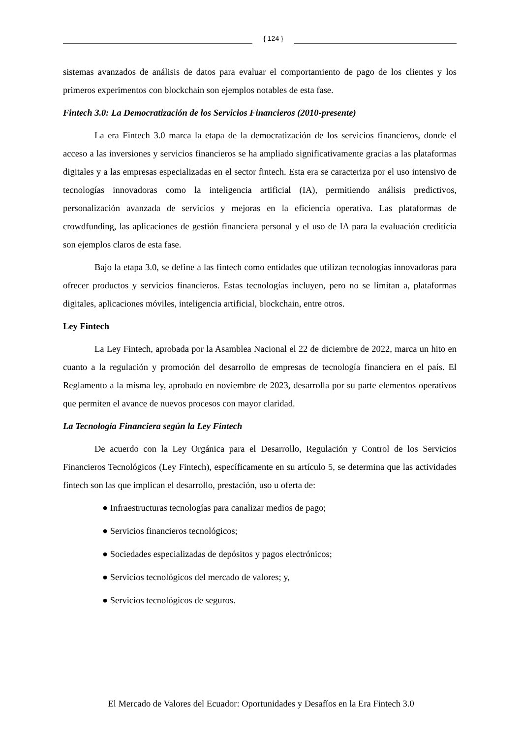{ 124 }
sistemas avanzados de análisis de datos para evaluar el comportamiento de pago de los clientes y los primeros experimentos con blockchain son ejemplos notables de esta fase.
Fintech 3.0: La Democratización de los Servicios Financieros (2010-presente)
La era Fintech 3.0 marca la etapa de la democratización de los servicios financieros, donde el acceso a las inversiones y servicios financieros se ha ampliado significativamente gracias a las plataformas digitales y a las empresas especializadas en el sector fintech. Esta era se caracteriza por el uso intensivo de tecnologías innovadoras como la inteligencia artificial (IA), permitiendo análisis predictivos, personalización avanzada de servicios y mejoras en la eficiencia operativa. Las plataformas de crowdfunding, las aplicaciones de gestión financiera personal y el uso de IA para la evaluación crediticia son ejemplos claros de esta fase.
Bajo la etapa 3.0, se define a las fintech como entidades que utilizan tecnologías innovadoras para ofrecer productos y servicios financieros. Estas tecnologías incluyen, pero no se limitan a, plataformas digitales, aplicaciones móviles, inteligencia artificial, blockchain, entre otros.
Ley Fintech
La Ley Fintech, aprobada por la Asamblea Nacional el 22 de diciembre de 2022, marca un hito en cuanto a la regulación y promoción del desarrollo de empresas de tecnología financiera en el país. El Reglamento a la misma ley, aprobado en noviembre de 2023, desarrolla por su parte elementos operativos que permiten el avance de nuevos procesos con mayor claridad.
La Tecnología Financiera según la Ley Fintech
De acuerdo con la Ley Orgánica para el Desarrollo, Regulación y Control de los Servicios Financieros Tecnológicos (Ley Fintech), específicamente en su artículo 5, se determina que las actividades fintech son las que implican el desarrollo, prestación, uso u oferta de:
● Infraestructuras tecnologías para canalizar medios de pago;
● Servicios financieros tecnológicos;
● Sociedades especializadas de depósitos y pagos electrónicos;
● Servicios tecnológicos del mercado de valores; y,
● Servicios tecnológicos de seguros.
El Mercado de Valores del Ecuador: Oportunidades y Desafíos en la Era Fintech 3.0